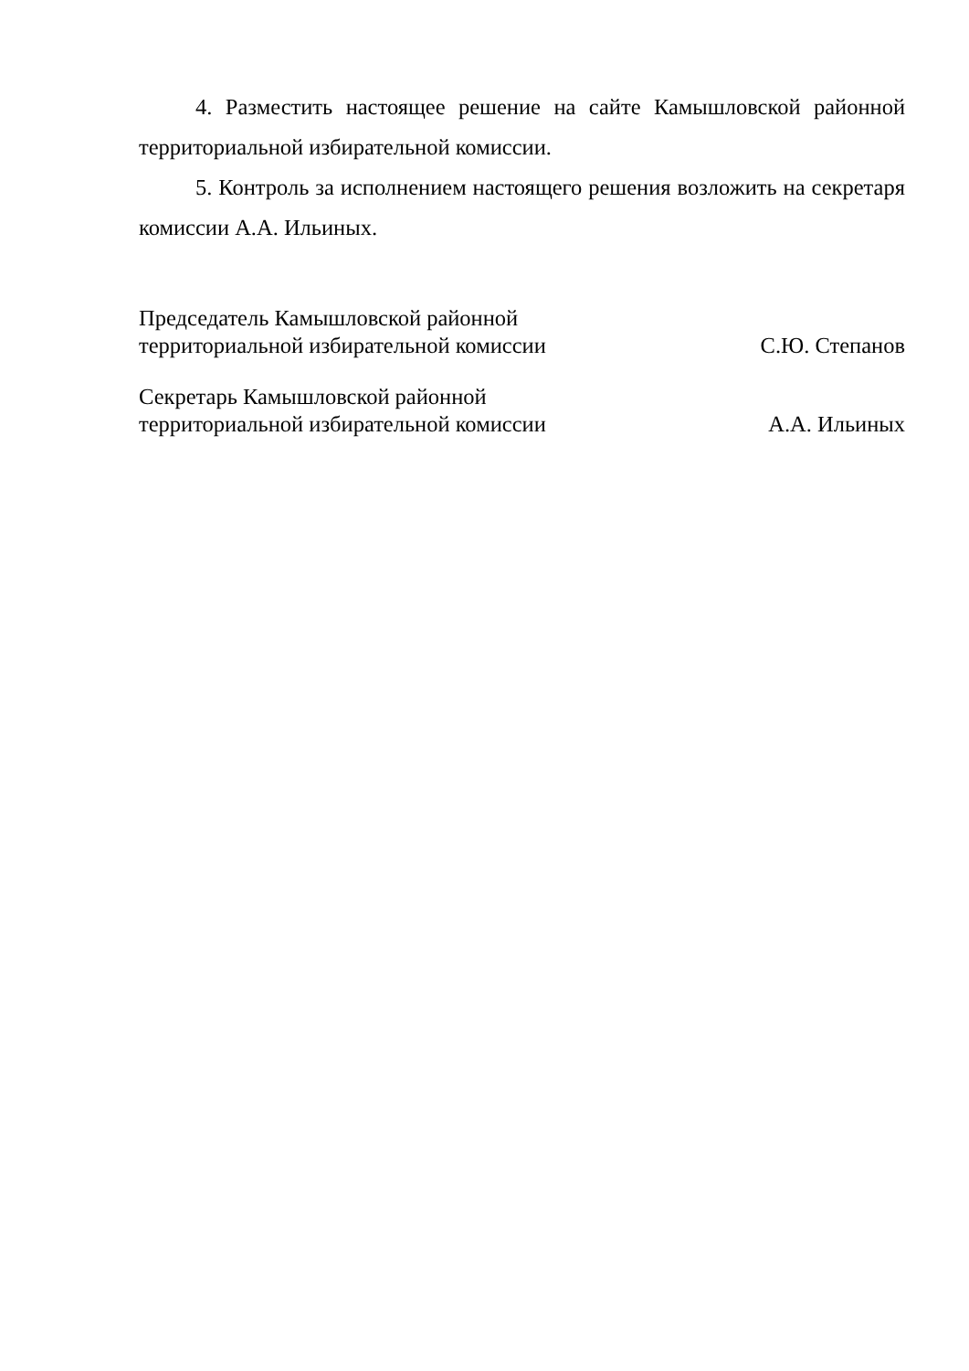4. Разместить настоящее решение на сайте Камышловской районной территориальной избирательной комиссии.
5. Контроль за исполнением настоящего решения возложить на секретаря комиссии А.А. Ильиных.
Председатель Камышловской районной
территориальной избирательной комиссии
С.Ю. Степанов
Секретарь Камышловской районной
территориальной избирательной комиссии
А.А. Ильиных